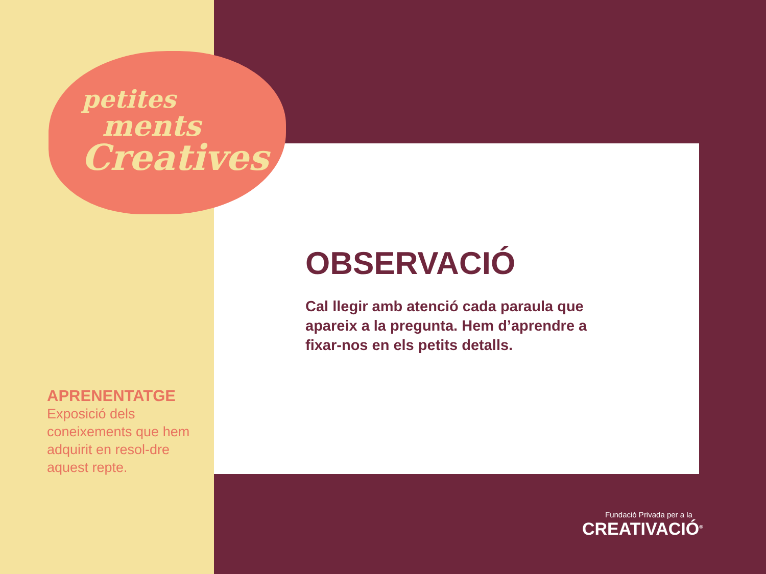petites
ments
Creatives
OBSERVACIÓ
Cal llegir amb atenció cada paraula que apareix a la pregunta. Hem d’aprendre a fixar-nos en els petits detalls.
APRENENTATGE
Exposició dels coneixements que hem adquirit en resol-dre aquest repte.
Fundació Privada per a la
CREATIVACIÓ<sup>®</sup>